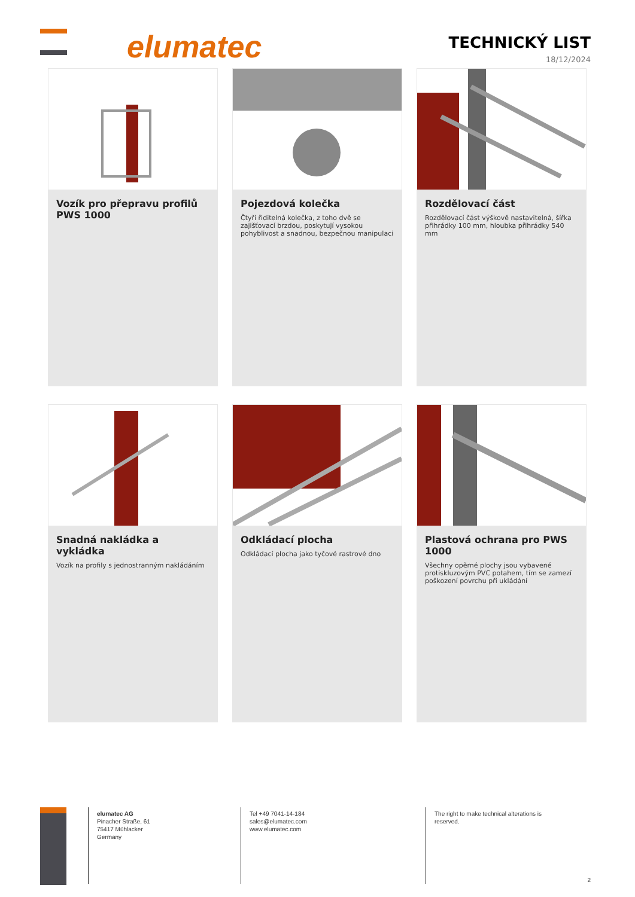elumatec
TECHNICKÝ LIST
18/12/2024
Vozík pro přepravu profilů PWS 1000
Pojezdová kolečka
Čtyři řiditelná kolečka, z toho dvě se zajišťovací brzdou, poskytují vysokou pohyblivost a snadnou, bezpečnou manipulaci
Rozdělovací část
Rozdělovací část výškově nastavitelná, šířka přihrádky 100 mm, hloubka přihrádky 540 mm
Snadná nakládka a vykládka
Vozík na profily s jednostranným nakládáním
Odkládací plocha
Odkládací plocha jako tyčové rastrové dno
Plastová ochrana pro PWS 1000
Všechny opěrné plochy jsou vybavené protiskluzovým PVC potahem, tím se zamezí poškození povrchu při ukládání
elumatec AG
Pinacher Straße, 61
75417 Mühlacker
Germany
Tel +49 7041-14-184
sales@elumatec.com
www.elumatec.com
The right to make technical alterations is
reserved.
2